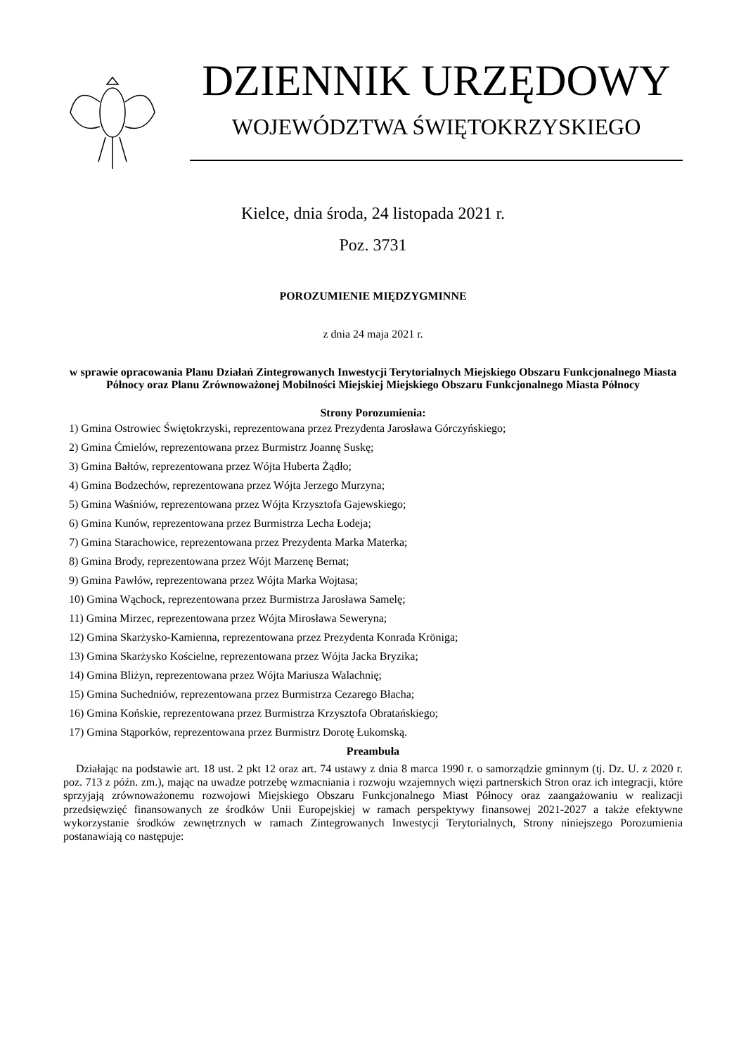DZIENNIK URZĘDOWY
WOJEWÓDZTWA ŚWIĘTOKRZYSKIEGO
Kielce, dnia środa, 24 listopada 2021 r.
Poz. 3731
POROZUMIENIE MIĘDZYGMINNE
z dnia 24 maja 2021 r.
w sprawie opracowania Planu Działań Zintegrowanych Inwestycji Terytorialnych Miejskiego Obszaru Funkcjonalnego Miasta Północy oraz Planu Zrównoważonej Mobilności Miejskiej Miejskiego Obszaru Funkcjonalnego Miasta Północy
Strony Porozumienia:
1) Gmina Ostrowiec Świętokrzyski, reprezentowana przez Prezydenta Jarosława Górczyńskiego;
2) Gmina Ćmielów, reprezentowana przez Burmistrz Joannę Suskę;
3) Gmina Bałtów, reprezentowana przez Wójta Huberta Żądło;
4) Gmina Bodzechów, reprezentowana przez Wójta Jerzego Murzyna;
5) Gmina Waśniów, reprezentowana przez Wójta Krzysztofa Gajewskiego;
6) Gmina Kunów, reprezentowana przez Burmistrza Lecha Łodeja;
7) Gmina Starachowice, reprezentowana przez Prezydenta Marka Materka;
8) Gmina Brody, reprezentowana przez Wójt Marzenę Bernat;
9) Gmina Pawłów, reprezentowana przez Wójta Marka Wojtasa;
10) Gmina Wąchock, reprezentowana przez Burmistrza Jarosława Samelę;
11) Gmina Mirzec, reprezentowana przez Wójta Mirosława Seweryna;
12) Gmina Skarżysko-Kamienna, reprezentowana przez Prezydenta Konrada Kröniga;
13) Gmina Skarżysko Kościelne, reprezentowana przez Wójta Jacka Bryzika;
14) Gmina Bliżyn, reprezentowana przez Wójta Mariusza Walachnię;
15) Gmina Suchedniów, reprezentowana przez Burmistrza Cezarego Błacha;
16) Gmina Końskie, reprezentowana przez Burmistrza Krzysztofa Obratańskiego;
17) Gmina Stąporków, reprezentowana przez Burmistrz Dorotę Łukomską.
Preambuła
Działając na podstawie art. 18 ust. 2 pkt 12 oraz art. 74 ustawy z dnia 8 marca 1990 r. o samorządzie gminnym (tj. Dz. U. z 2020 r. poz. 713 z późn. zm.), mając na uwadze potrzebę wzmacniania i rozwoju wzajemnych więzi partnerskich Stron oraz ich integracji, które sprzyjają zrównoważonemu rozwojowi Miejskiego Obszaru Funkcjonalnego Miast Północy oraz zaangażowaniu w realizacji przedsięwzięć finansowanych ze środków Unii Europejskiej w ramach perspektywy finansowej 2021-2027 a także efektywne wykorzystanie środków zewnętrznych w ramach Zintegrowanych Inwestycji Terytorialnych, Strony niniejszego Porozumienia postanawiają co następuje: